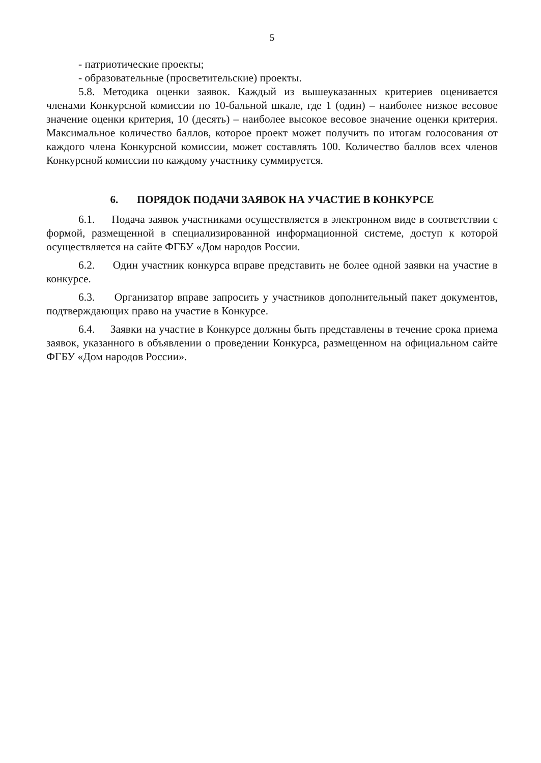5
- патриотические проекты;
- образовательные (просветительские) проекты.
5.8. Методика оценки заявок. Каждый из вышеуказанных критериев оценивается членами Конкурсной комиссии по 10-бальной шкале, где 1 (один) – наиболее низкое весовое значение оценки критерия, 10 (десять) – наиболее высокое весовое значение оценки критерия. Максимальное количество баллов, которое проект может получить по итогам голосования от каждого члена Конкурсной комиссии, может составлять 100. Количество баллов всех членов Конкурсной комиссии по каждому участнику суммируется.
6. ПОРЯДОК ПОДАЧИ ЗАЯВОК НА УЧАСТИЕ В КОНКУРСЕ
6.1. Подача заявок участниками осуществляется в электронном виде в соответствии с формой, размещенной в специализированной информационной системе, доступ к которой осуществляется на сайте ФГБУ «Дом народов России.
6.2. Один участник конкурса вправе представить не более одной заявки на участие в конкурсе.
6.3. Организатор вправе запросить у участников дополнительный пакет документов, подтверждающих право на участие в Конкурсе.
6.4. Заявки на участие в Конкурсе должны быть представлены в течение срока приема заявок, указанного в объявлении о проведении Конкурса, размещенном на официальном сайте ФГБУ «Дом народов России».